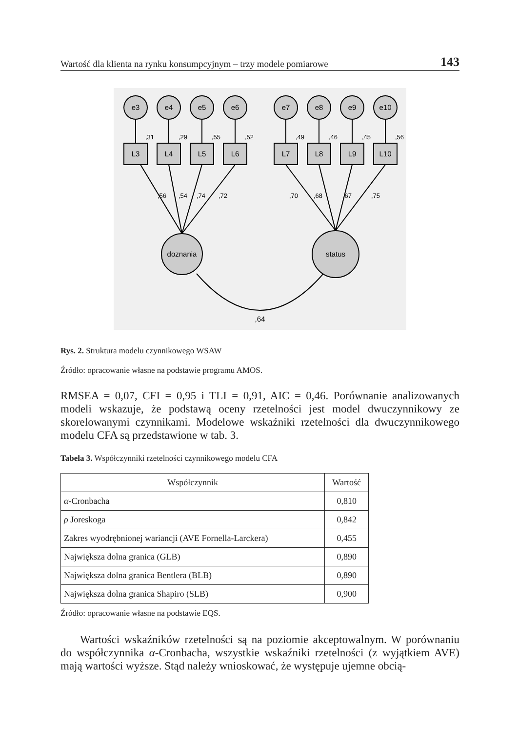Wartość dla klienta na rynku konsumpcyjnym – trzy modele pomiarowe 143
e3
e4
e5
e6
e7
e8
e9
e10
L3
L4
L5
L6
L7
L8
L9
L10
doznania
status
,64
,31
,29
,55
,52
,49
,46
,45
,56
,56
,54
,74
,72
,70
,68
,67
,75
Rys. 2. Struktura modelu czynnikowego WSAW
Źródło: opracowanie własne na podstawie programu AMOS.
RMSEA = 0,07, CFI = 0,95 i TLI = 0,91, AIC = 0,46. Porównanie analizowanych modeli wskazuje, że podstawą oceny rzetelności jest model dwuczynnikowy ze skorelowanymi czynnikami. Modelowe wskaźniki rzetelności dla dwuczynnikowego modelu CFA są przedstawione w tab. 3.
Tabela 3. Współczynniki rzetelności czynnikowego modelu CFA
| Współczynnik | Wartość |
| --- | --- |
| α -Cronbacha | 0,810 |
| ρ Joreskoga | 0,842 |
| Zakres wyodrębnionej wariancji (AVE Fornella-Larckera) | 0,455 |
| Największa dolna granica (GLB) | 0,890 |
| Największa dolna granica Bentlera (BLB) | 0,890 |
| Największa dolna granica Shapiro (SLB) | 0,900 |
Źródło: opracowanie własne na podstawie EQS.
Wartości wskaźników rzetelności są na poziomie akceptowalnym. W porównaniu do współczynnika α-Cronbacha, wszystkie wskaźniki rzetelności (z wyjątkiem AVE) mają wartości wyższe. Stąd należy wnioskować, że występuje ujemne obcią-